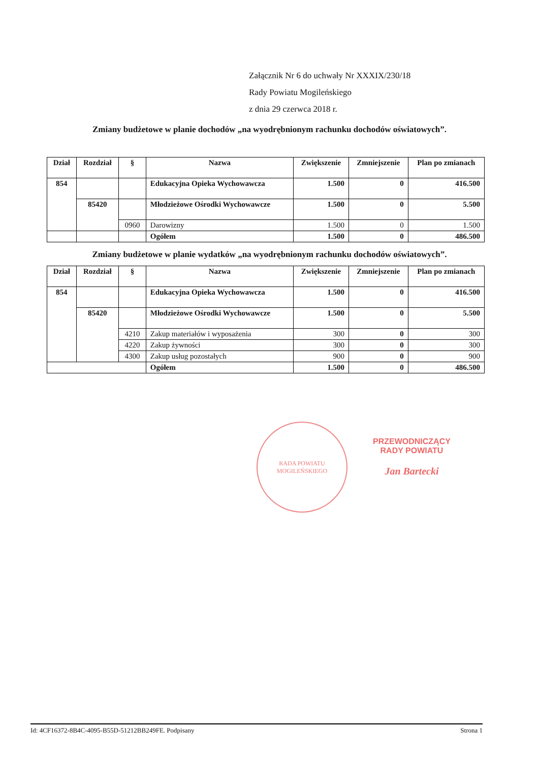Załącznik Nr 6 do uchwały Nr XXXIX/230/18
Rady Powiatu Mogileńskiego
z dnia 29 czerwca 2018 r.
Zmiany budżetowe w planie dochodów „na wyodrębnionym rachunku dochodów oświatowych”.
| Dział | Rozdział | § | Nazwa | Zwiększenie | Zmniejszenie | Plan po zmianach |
| --- | --- | --- | --- | --- | --- | --- |
| 854 | | | Edukacyjna Opieka Wychowawcza | 1.500 | 0 | 416.500 |
| | 85420 | | Młodzieżowe Ośrodki Wychowawcze | 1.500 | 0 | 5.500 |
| | | 0960 | Darowizny | 1.500 | 0 | 1.500 |
| | | | Ogółem | 1.500 | 0 | 486.500 |
Zmiany budżetowe w planie wydatków „na wyodrębnionym rachunku dochodów oświatowych”.
| Dział | Rozdział | § | Nazwa | Zwiększenie | Zmniejszenie | Plan po zmianach |
| --- | --- | --- | --- | --- | --- | --- |
| 854 | | | Edukacyjna Opieka Wychowawcza | 1.500 | 0 | 416.500 |
| | 85420 | | Młodzieżowe Ośrodki Wychowawcze | 1.500 | 0 | 5.500 |
| | | 4210 | Zakup materiałów i wyposażenia | 300 | 0 | 300 |
| | | 4220 | Zakup żywności | 300 | 0 | 300 |
| | | 4300 | Zakup usług pozostałych | 900 | 0 | 900 |
| | | | Ogółem | 1.500 | 0 | 486.500 |
RADA POWIATU
MOGILEŃSKIEGO
PRZEWODNICZĄCY
RADY POWIATU
Jan Bartecki
Id: 4CF16372-8B4C-4095-B55D-51212BB249FE. Podpisany Strona 1